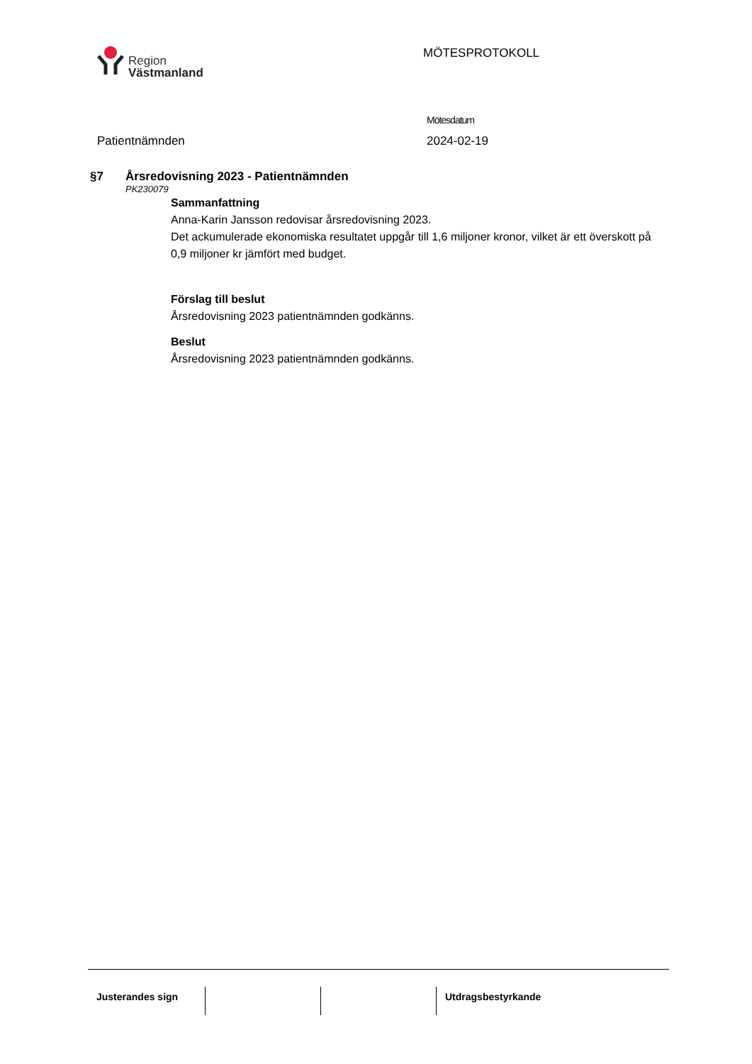Region
Västmanland
MÖTESPROTOKOLL
Patientnämnden
Mötesdatum
2024-02-19
§7 Årsredovisning 2023 - Patientnämnden
PK230079
Sammanfattning
Anna-Karin Jansson redovisar årsredovisning 2023.
Det ackumulerade ekonomiska resultatet uppgår till 1,6 miljoner kronor, vilket är ett överskott på 0,9 miljoner kr jämfört med budget.
Förslag till beslut
Årsredovisning 2023 patientnämnden godkänns.
Beslut
Årsredovisning 2023 patientnämnden godkänns.
Justerandes sign Utdragsbestyrkande